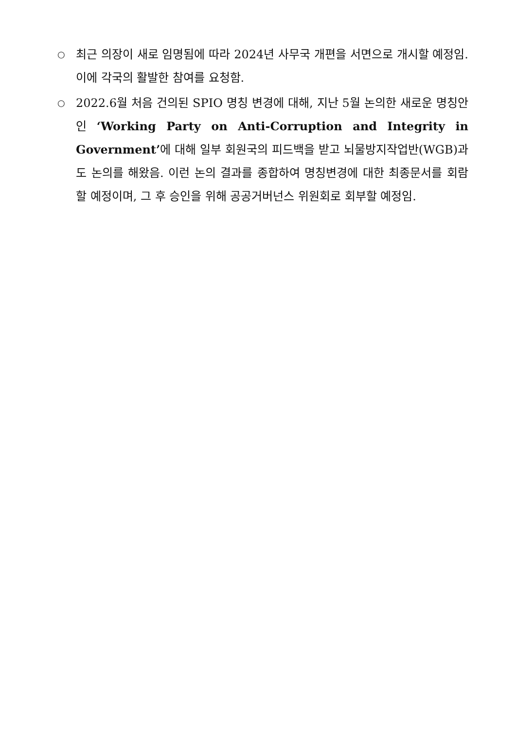○
최근 의장이 새로 임명됨에 따라 2024년 사무국 개편을 서면으로 개시할 예정임. 이에 각국의 활발한 참여를 요청함.
○
2022.6월 처음 건의된 SPIO 명칭 변경에 대해, 지난 5월 논의한 새로운 명칭안인 ‘Working Party on Anti-Corruption and Integrity in Government’에 대해 일부 회원국의 피드백을 받고 뇌물방지작업반(WGB)과도 논의를 해왔음. 이런 논의 결과를 종합하여 명칭변경에 대한 최종문서를 회람할 예정이며, 그 후 승인을 위해 공공거버넌스 위원회로 회부할 예정임.